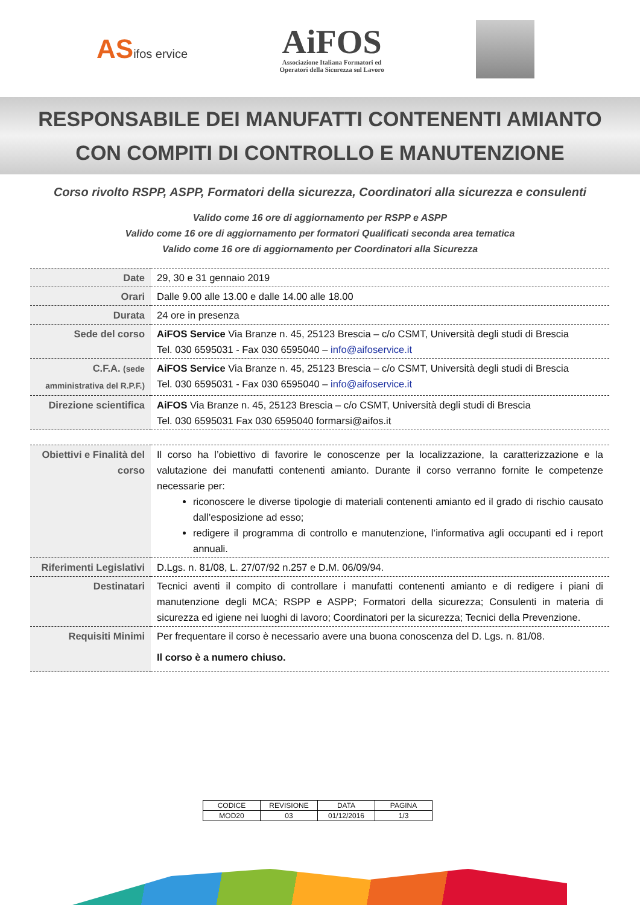ASifos ervice
AiFOS
Associazione Italiana Formatori ed
Operatori della Sicurezza sul Lavoro
RESPONSABILE DEI MANUFATTI CONTENENTI AMIANTO
CON COMPITI DI CONTROLLO E MANUTENZIONE
Corso rivolto RSPP, ASPP, Formatori della sicurezza, Coordinatori alla sicurezza e consulenti
Valido come 16 ore di aggiornamento per RSPP e ASPP
Valido come 16 ore di aggiornamento per formatori Qualificati seconda area tematica
Valido come 16 ore di aggiornamento per Coordinatori alla Sicurezza
| Date | 29, 30 e 31 gennaio 2019 |
| Orari | Dalle 9.00 alle 13.00 e dalle 14.00 alle 18.00 |
| Durata | 24 ore in presenza |
| Sede del corso | AiFOS Service Via Branze n. 45, 25123 Brescia – c/o CSMT, Università degli studi di Brescia Tel. 030 6595031 - Fax 030 6595040 – info@aifoservice.it |
| C.F.A. (sede amministrativa del R.P.F.) | AiFOS Service Via Branze n. 45, 25123 Brescia – c/o CSMT, Università degli studi di Brescia Tel. 030 6595031 - Fax 030 6595040 – info@aifoservice.it |
| Direzione scientifica | AiFOS Via Branze n. 45, 25123 Brescia – c/o CSMT, Università degli studi di Brescia Tel. 030 6595031 Fax 030 6595040 formarsi@aifos.it |
| Obiettivi e Finalità del corso | Il corso ha l’obiettivo di favorire le conoscenze per la localizzazione, la caratterizzazione e la valutazione dei manufatti contenenti amianto. Durante il corso verranno fornite le competenze necessarie per: riconoscere le diverse tipologie di materiali contenenti amianto ed il grado di rischio causato dall’esposizione ad esso; redigere il programma di controllo e manutenzione, l’informativa agli occupanti ed i report annuali. |
| Riferimenti Legislativi | D.Lgs. n. 81/08, L. 27/07/92 n.257 e D.M. 06/09/94. |
| Destinatari | Tecnici aventi il compito di controllare i manufatti contenenti amianto e di redigere i piani di manutenzione degli MCA; RSPP e ASPP; Formatori della sicurezza; Consulenti in materia di sicurezza ed igiene nei luoghi di lavoro; Coordinatori per la sicurezza; Tecnici della Prevenzione. |
| Requisiti Minimi | Per frequentare il corso è necessario avere una buona conoscenza del D. Lgs. n. 81/08. Il corso è a numero chiuso. |
| CODICE | REVISIONE | DATA | PAGINA |
| MOD20 | 03 | 01/12/2016 | 1/3 |